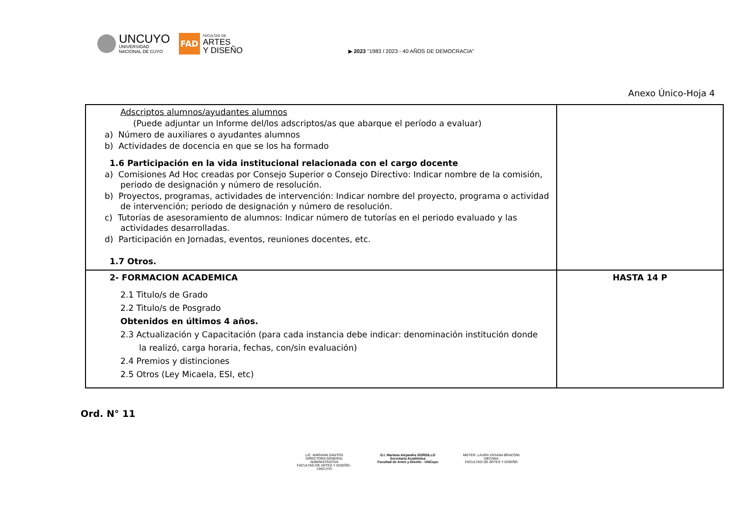UNCUYO
UNIVERSIDAD
NACIONAL DE CUYO
FAD
FACULTAD DE
ARTES
Y DISEÑO
▶ 2023 "1983 / 2023 - 40 AÑOS DE DEMOCRACIA"
Anexo Único-Hoja 4
| Adscriptos alumnos/ayudantes alumnos (Puede adjuntar un Informe del/los adscriptos/as que abarque el período a evaluar) a) Número de auxiliares o ayudantes alumnos b) Actividades de docencia en que se los ha formado 1.6 Participación en la vida institucional relacionada con el cargo docente a) Comisiones Ad Hoc creadas por Consejo Superior o Consejo Directivo: Indicar nombre de la comisión, periodo de designación y número de resolución. b) Proyectos, programas, actividades de intervención: Indicar nombre del proyecto, programa o actividad de intervención; periodo de designación y número de resolución. c) Tutorías de asesoramiento de alumnos: Indicar número de tutorías en el periodo evaluado y las actividades desarrolladas. d) Participación en Jornadas, eventos, reuniones docentes, etc. 1.7 Otros. | |
| 2- FORMACION ACADEMICA 2.1 Titulo/s de Grado 2.2 Titulo/s de Posgrado Obtenidos en últimos 4 años. 2.3 Actualización y Capacitación (para cada instancia debe indicar: denominación institución donde la realizó, carga horaria, fechas, con/sin evaluación) 2.4 Premios y distinciones 2.5 Otros (Ley Micaela, ESI, etc) | HASTA 14 P |
Ord. N° 11
LIC. MARIANA SANTOS
DIRECTORA GENERAL ADMINISTRATIVA
FACULTAD DE ARTES Y DISEÑO - UNCUYO
D.I. Mariana Alejandra GORDILLO
Secretaria Académica
Facultad de Artes y Diseño - UNCuyo
MGTER. LAURA VIVIANA BRACONI
DECANA
FACULTAD DE ARTES Y DISEÑO